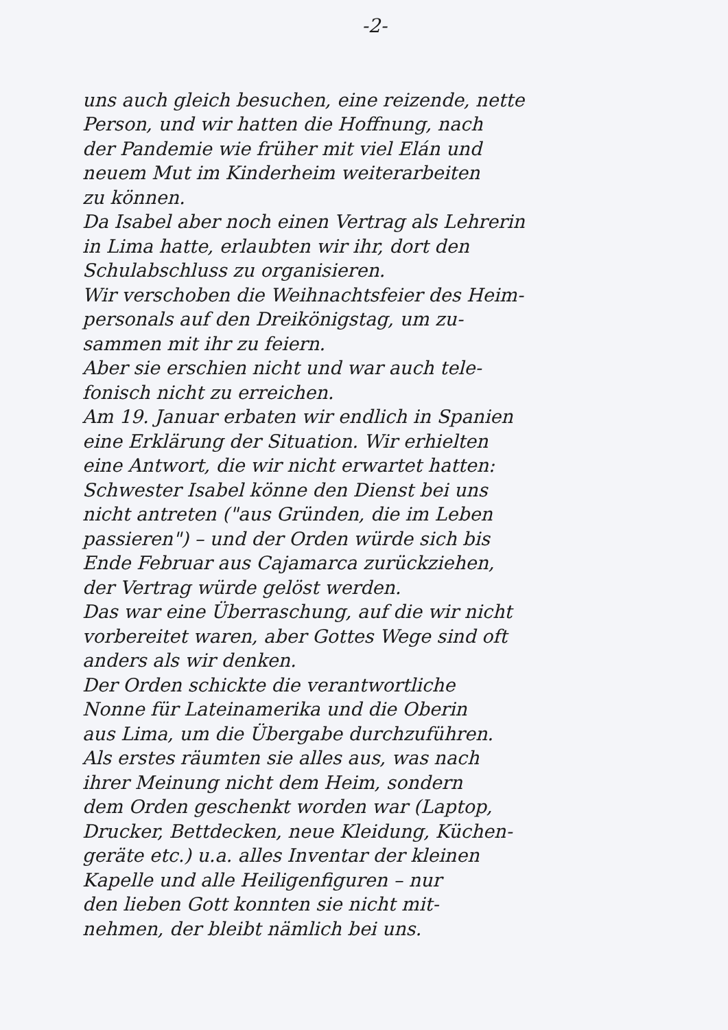-2-
uns auch gleich besuchen, eine reizende, nette
Person, und wir hatten die Hoffnung, nach
der Pandemie wie früher mit viel Elán und
neuem Mut im Kinderheim weiterarbeiten
zu können.
Da Isabel aber noch einen Vertrag als Lehrerin
in Lima hatte, erlaubten wir ihr, dort den
Schulabschluss zu organisieren.
Wir verschoben die Weihnachtsfeier des Heim-
personals auf den Dreikönigstag, um zu-
sammen mit ihr zu feiern.
Aber sie erschien nicht und war auch tele-
fonisch nicht zu erreichen.
Am 19. Januar erbaten wir endlich in Spanien
eine Erklärung der Situation. Wir erhielten
eine Antwort, die wir nicht erwartet hatten:
Schwester Isabel könne den Dienst bei uns
nicht antreten ("aus Gründen, die im Leben
passieren") – und der Orden würde sich bis
Ende Februar aus Cajamarca zurückziehen,
der Vertrag würde gelöst werden.
Das war eine Überraschung, auf die wir nicht
vorbereitet waren, aber Gottes Wege sind oft
anders als wir denken.
Der Orden schickte die verantwortliche
Nonne für Lateinamerika und die Oberin
aus Lima, um die Übergabe durchzuführen.
Als erstes räumten sie alles aus, was nach
ihrer Meinung nicht dem Heim, sondern
dem Orden geschenkt worden war (Laptop,
Drucker, Bettdecken, neue Kleidung, Küchen-
geräte etc.) u.a. alles Inventar der kleinen
Kapelle und alle Heiligenfiguren – nur
den lieben Gott konnten sie nicht mit-
nehmen, der bleibt nämlich bei uns.